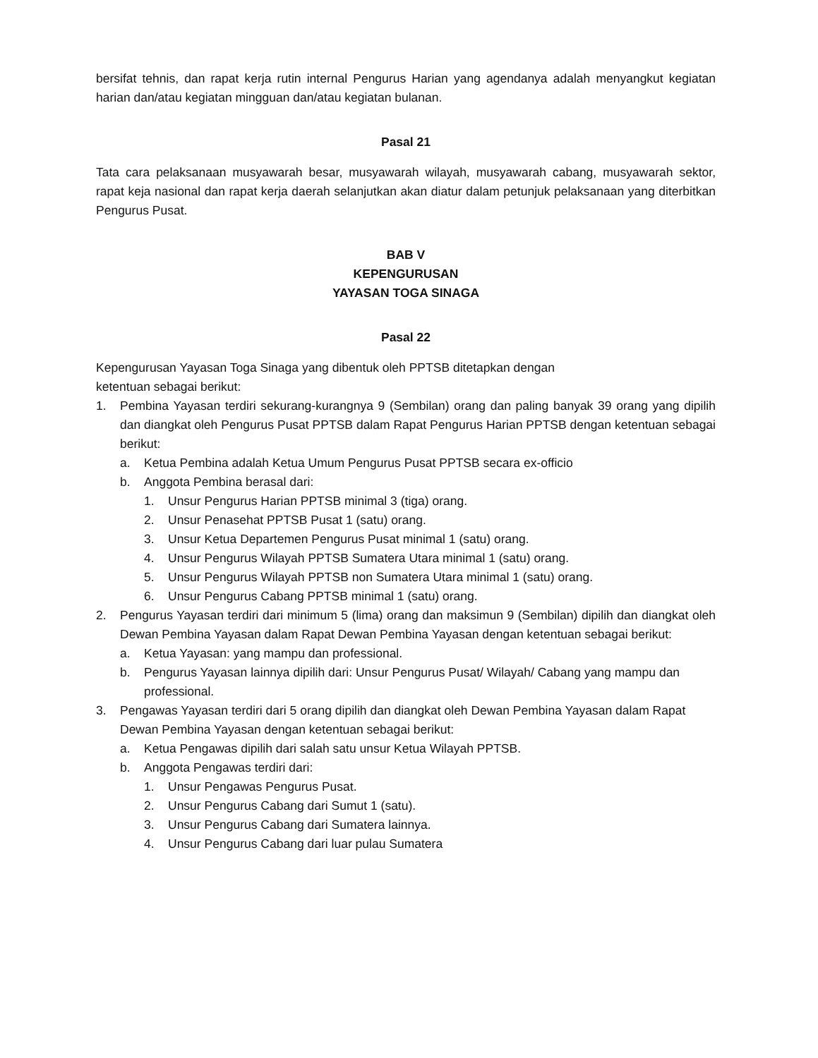bersifat tehnis, dan rapat kerja rutin internal Pengurus Harian yang agendanya adalah menyangkut kegiatan harian dan/atau kegiatan mingguan dan/atau kegiatan bulanan.
Pasal 21
Tata cara pelaksanaan musyawarah besar, musyawarah wilayah, musyawarah cabang, musyawarah sektor, rapat keja nasional dan rapat kerja daerah selanjutkan akan diatur dalam petunjuk pelaksanaan yang diterbitkan Pengurus Pusat.
BAB V
KEPENGURUSAN
YAYASAN TOGA SINAGA
Pasal 22
Kepengurusan Yayasan Toga Sinaga yang dibentuk oleh PPTSB ditetapkan dengan
ketentuan sebagai berikut:
1. Pembina Yayasan terdiri sekurang-kurangnya 9 (Sembilan) orang dan paling banyak 39 orang yang dipilih dan diangkat oleh Pengurus Pusat PPTSB dalam Rapat Pengurus Harian PPTSB dengan ketentuan sebagai berikut:
a. Ketua Pembina adalah Ketua Umum Pengurus Pusat PPTSB secara ex-officio
b. Anggota Pembina berasal dari:
1. Unsur Pengurus Harian PPTSB minimal 3 (tiga) orang.
2. Unsur Penasehat PPTSB Pusat 1 (satu) orang.
3. Unsur Ketua Departemen Pengurus Pusat minimal 1 (satu) orang.
4. Unsur Pengurus Wilayah PPTSB Sumatera Utara minimal 1 (satu) orang.
5. Unsur Pengurus Wilayah PPTSB non Sumatera Utara minimal 1 (satu) orang.
6. Unsur Pengurus Cabang PPTSB minimal 1 (satu) orang.
2. Pengurus Yayasan terdiri dari minimum 5 (lima) orang dan maksimun 9 (Sembilan) dipilih dan diangkat oleh Dewan Pembina Yayasan dalam Rapat Dewan Pembina Yayasan dengan ketentuan sebagai berikut:
a. Ketua Yayasan: yang mampu dan professional.
b. Pengurus Yayasan lainnya dipilih dari: Unsur Pengurus Pusat/ Wilayah/ Cabang yang mampu dan professional.
3. Pengawas Yayasan terdiri dari 5 orang dipilih dan diangkat oleh Dewan Pembina Yayasan dalam Rapat Dewan Pembina Yayasan dengan ketentuan sebagai berikut:
a. Ketua Pengawas dipilih dari salah satu unsur Ketua Wilayah PPTSB.
b. Anggota Pengawas terdiri dari:
1. Unsur Pengawas Pengurus Pusat.
2. Unsur Pengurus Cabang dari Sumut 1 (satu).
3. Unsur Pengurus Cabang dari Sumatera lainnya.
4. Unsur Pengurus Cabang dari luar pulau Sumatera